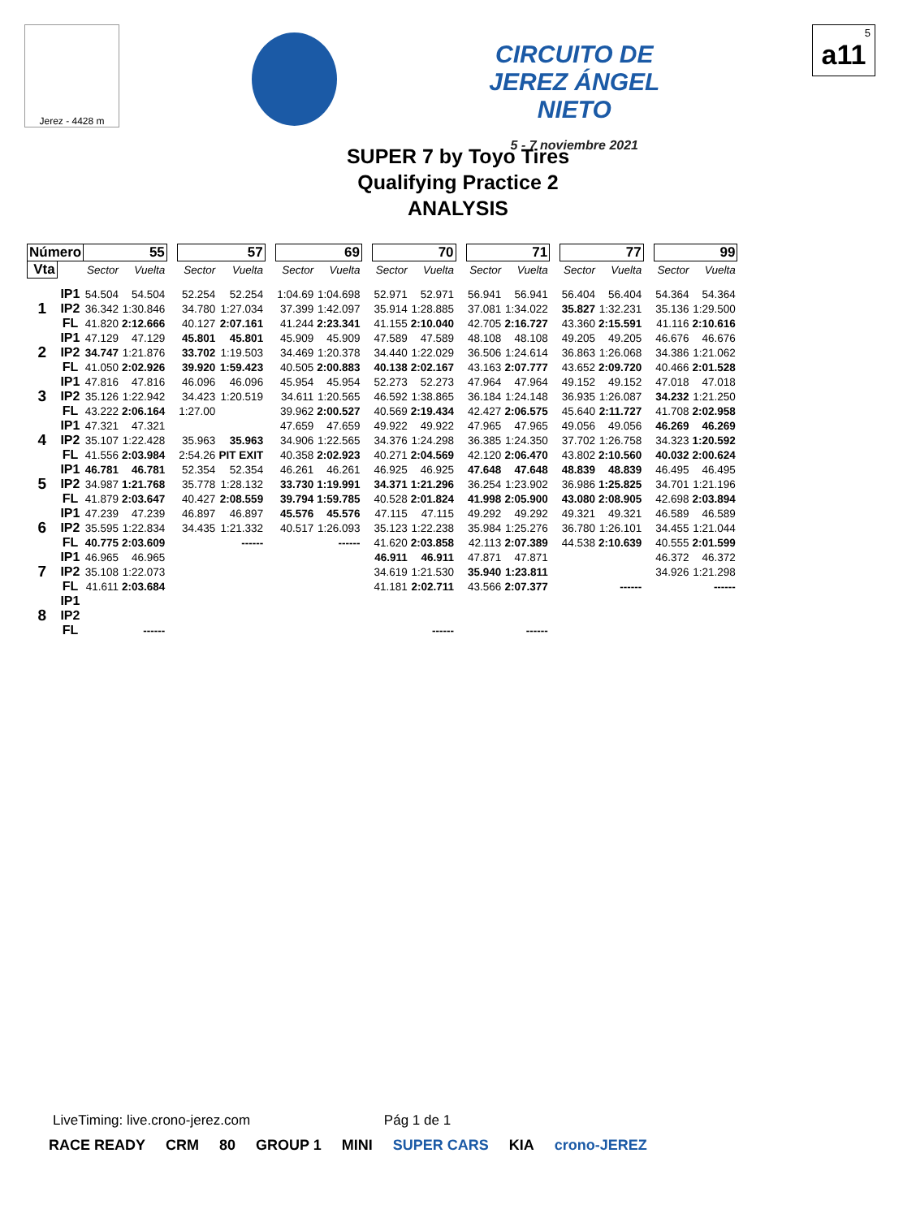Jerez - 4428 m
CIRCUITO DE JEREZ ÁNGEL NIETO
5 - 7 noviembre 2021
5
a11
SUPER 7 by Toyo Tires
Qualifying Practice 2
ANALYSIS
| Número | | 55 | | | 57 | | | 69 | | | 70 | | | 71 | | | 77 | | | 99 | |
| Vta | | Sector | Vuelta | | Sector | Vuelta | | Sector | Vuelta | | Sector | Vuelta | | Sector | Vuelta | | Sector | Vuelta | | Sector | Vuelta |
| 1 | IP1 | 54.504 | 54.504 | | 52.254 | 52.254 | | 1:04.69 | 1:04.698 | | 52.971 | 52.971 | | 56.941 | 56.941 | | 56.404 | 56.404 | | 54.364 | 54.364 |
| | IP2 | 36.342 | 1:30.846 | | 34.780 | 1:27.034 | | 37.399 | 1:42.097 | | 35.914 | 1:28.885 | | 37.081 | 1:34.022 | | 35.827 | 1:32.231 | | 35.136 | 1:29.500 |
| | FL | 41.820 | 2:12.666 | | 40.127 | 2:07.161 | | 41.244 | 2:23.341 | | 41.155 | 2:10.040 | | 42.705 | 2:16.727 | | 43.360 | 2:15.591 | | 41.116 | 2:10.616 |
| 2 | IP1 | 47.129 | 47.129 | | 45.801 | 45.801 | | 45.909 | 45.909 | | 47.589 | 47.589 | | 48.108 | 48.108 | | 49.205 | 49.205 | | 46.676 | 46.676 |
| | IP2 | 34.747 | 1:21.876 | | 33.702 | 1:19.503 | | 34.469 | 1:20.378 | | 34.440 | 1:22.029 | | 36.506 | 1:24.614 | | 36.863 | 1:26.068 | | 34.386 | 1:21.062 |
| | FL | 41.050 | 2:02.926 | | 39.920 | 1:59.423 | | 40.505 | 2:00.883 | | 40.138 | 2:02.167 | | 43.163 | 2:07.777 | | 43.652 | 2:09.720 | | 40.466 | 2:01.528 |
| 3 | IP1 | 47.816 | 47.816 | | 46.096 | 46.096 | | 45.954 | 45.954 | | 52.273 | 52.273 | | 47.964 | 47.964 | | 49.152 | 49.152 | | 47.018 | 47.018 |
| | IP2 | 35.126 | 1:22.942 | | 34.423 | 1:20.519 | | 34.611 | 1:20.565 | | 46.592 | 1:38.865 | | 36.184 | 1:24.148 | | 36.935 | 1:26.087 | | 34.232 | 1:21.250 |
| | FL | 43.222 | 2:06.164 | | 1:27.00 | | | 39.962 | 2:00.527 | | 40.569 | 2:19.434 | | 42.427 | 2:06.575 | | 45.640 | 2:11.727 | | 41.708 | 2:02.958 |
| 4 | IP1 | 47.321 | 47.321 | | | | | 47.659 | 47.659 | | 49.922 | 49.922 | | 47.965 | 47.965 | | 49.056 | 49.056 | | 46.269 | 46.269 |
| | IP2 | 35.107 | 1:22.428 | | 35.963 | 35.963 | | 34.906 | 1:22.565 | | 34.376 | 1:24.298 | | 36.385 | 1:24.350 | | 37.702 | 1:26.758 | | 34.323 | 1:20.592 |
| | FL | 41.556 | 2:03.984 | | 2:54.26 | PIT EXIT | | 40.358 | 2:02.923 | | 40.271 | 2:04.569 | | 42.120 | 2:06.470 | | 43.802 | 2:10.560 | | 40.032 | 2:00.624 |
| 5 | IP1 | 46.781 | 46.781 | | 52.354 | 52.354 | | 46.261 | 46.261 | | 46.925 | 46.925 | | 47.648 | 47.648 | | 48.839 | 48.839 | | 46.495 | 46.495 |
| | IP2 | 34.987 | 1:21.768 | | 35.778 | 1:28.132 | | 33.730 | 1:19.991 | | 34.371 | 1:21.296 | | 36.254 | 1:23.902 | | 36.986 | 1:25.825 | | 34.701 | 1:21.196 |
| | FL | 41.879 | 2:03.647 | | 40.427 | 2:08.559 | | 39.794 | 1:59.785 | | 40.528 | 2:01.824 | | 41.998 | 2:05.900 | | 43.080 | 2:08.905 | | 42.698 | 2:03.894 |
| 6 | IP1 | 47.239 | 47.239 | | 46.897 | 46.897 | | 45.576 | 45.576 | | 47.115 | 47.115 | | 49.292 | 49.292 | | 49.321 | 49.321 | | 46.589 | 46.589 |
| | IP2 | 35.595 | 1:22.834 | | 34.435 | 1:21.332 | | 40.517 | 1:26.093 | | 35.123 | 1:22.238 | | 35.984 | 1:25.276 | | 36.780 | 1:26.101 | | 34.455 | 1:21.044 |
| | FL | 40.775 | 2:03.609 | | | ------ | | | ------ | | 41.620 | 2:03.858 | | 42.113 | 2:07.389 | | 44.538 | 2:10.639 | | 40.555 | 2:01.599 |
| 7 | IP1 | 46.965 | 46.965 | | | | | | | | 46.911 | 46.911 | | 47.871 | 47.871 | | | | | 46.372 | 46.372 |
| | IP2 | 35.108 | 1:22.073 | | | | | | | | 34.619 | 1:21.530 | | 35.940 | 1:23.811 | | | | | 34.926 | 1:21.298 |
| | FL | 41.611 | 2:03.684 | | | | | | | | 41.181 | 2:02.711 | | 43.566 | 2:07.377 | | | ------ | | | ------ |
| 8 | IP1 | | | | | | | | | | | | | | | | | | | | |
| | IP2 | | | | | | | | | | | | | | | | | | | | |
| | FL | | ------ | | | | | | | | | ------ | | | ------ | | | | | | |
LiveTiming: live.crono-jerez.com Pág 1 de 1
RACE READY CRM 80 GROUP 1 MINI SUPER CARS KIA crono-JEREZ